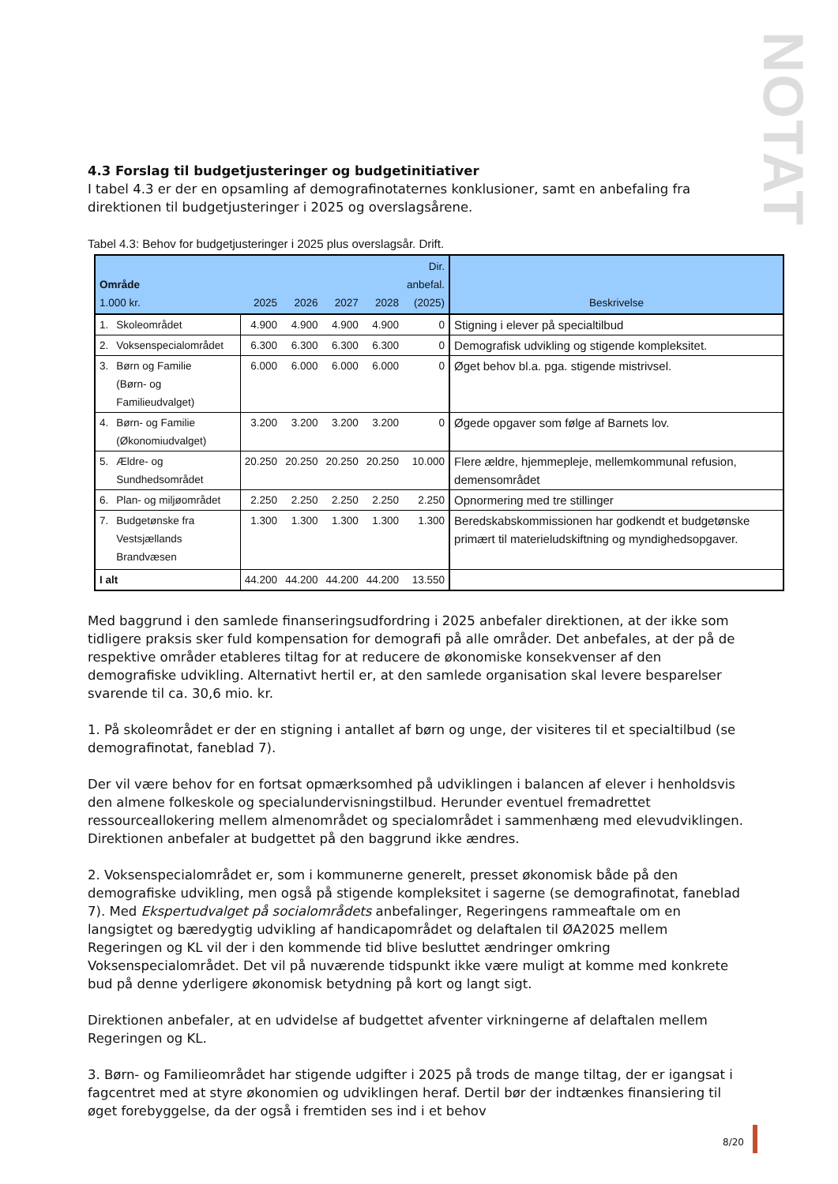NOTAT
4.3 Forslag til budgetjusteringer og budgetinitiativer
I tabel 4.3 er der en opsamling af demografinotaternes konklusioner, samt en anbefaling fra direktionen til budgetjusteringer i 2025 og overslagsårene.
Tabel 4.3: Behov for budgetjusteringer i 2025 plus overslagsår. Drift.
| Område 1.000 kr. | | 2025 | 2026 | 2027 | 2028 | Dir. anbefal. (2025) | Beskrivelse |
| --- | --- | --- | --- | --- | --- | --- | --- |
| 1. | Skoleområdet | 4.900 | 4.900 | 4.900 | 4.900 | 0 | Stigning i elever på specialtilbud |
| 2. | Voksenspecialområdet | 6.300 | 6.300 | 6.300 | 6.300 | 0 | Demografisk udvikling og stigende kompleksitet. |
| 3. | Børn og Familie (Børn- og Familieudvalget) | 6.000 | 6.000 | 6.000 | 6.000 | 0 | Øget behov bl.a. pga. stigende mistrivsel. |
| 4. | Børn- og Familie (Økonomiudvalget) | 3.200 | 3.200 | 3.200 | 3.200 | 0 | Øgede opgaver som følge af Barnets lov. |
| 5. | Ældre- og Sundhedsområdet | 20.250 | 20.250 | 20.250 | 20.250 | 10.000 | Flere ældre, hjemmepleje, mellemkommunal refusion, demensområdet |
| 6. | Plan- og miljøområdet | 2.250 | 2.250 | 2.250 | 2.250 | 2.250 | Opnormering med tre stillinger |
| 7. | Budgetønske fra Vestsjællands Brandvæsen | 1.300 | 1.300 | 1.300 | 1.300 | 1.300 | Beredskabskommissionen har godkendt et budgetønske primært til materieludskiftning og myndighedsopgaver. |
| I alt | | 44.200 | 44.200 | 44.200 | 44.200 | 13.550 | |
Med baggrund i den samlede finanseringsudfordring i 2025 anbefaler direktionen, at der ikke som tidligere praksis sker fuld kompensation for demografi på alle områder. Det anbefales, at der på de respektive områder etableres tiltag for at reducere de økonomiske konsekvenser af den demografiske udvikling. Alternativt hertil er, at den samlede organisation skal levere besparelser svarende til ca. 30,6 mio. kr.
1. På skoleområdet er der en stigning i antallet af børn og unge, der visiteres til et specialtilbud (se demografinotat, faneblad 7).
Der vil være behov for en fortsat opmærksomhed på udviklingen i balancen af elever i henholdsvis den almene folkeskole og specialundervisningstilbud. Herunder eventuel fremadrettet ressourceallokering mellem almenområdet og specialområdet i sammenhæng med elevudviklingen. Direktionen anbefaler at budgettet på den baggrund ikke ændres.
2. Voksenspecialområdet er, som i kommunerne generelt, presset økonomisk både på den demografiske udvikling, men også på stigende kompleksitet i sagerne (se demografinotat, faneblad 7). Med Ekspertudvalget på socialområdets anbefalinger, Regeringens rammeaftale om en langsigtet og bæredygtig udvikling af handicapområdet og delaftalen til ØA2025 mellem Regeringen og KL vil der i den kommende tid blive besluttet ændringer omkring Voksenspecialområdet. Det vil på nuværende tidspunkt ikke være muligt at komme med konkrete bud på denne yderligere økonomisk betydning på kort og langt sigt.
Direktionen anbefaler, at en udvidelse af budgettet afventer virkningerne af delaftalen mellem Regeringen og KL.
3. Børn- og Familieområdet har stigende udgifter i 2025 på trods de mange tiltag, der er igangsat i fagcentret med at styre økonomien og udviklingen heraf. Dertil bør der indtænkes finansiering til øget forebyggelse, da der også i fremtiden ses ind i et behov
8/20